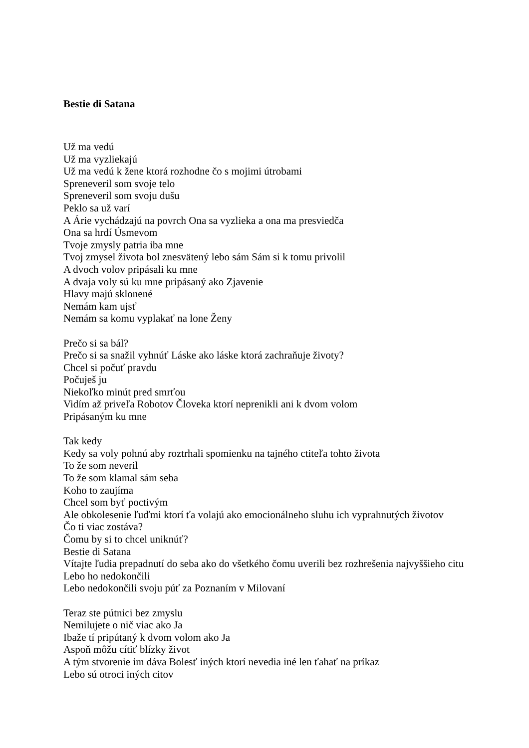Bestie di Satana
Už ma vedú
Už ma vyzliekajú
Už ma vedú k žene ktorá rozhodne čo s mojimi útrobami
Spreneveril som svoje telo
Spreneveril som svoju dušu
Peklo sa už varí
A Árie vychádzajú na povrch Ona sa vyzlieka a ona ma presviedča
Ona sa hrdí Úsmevom
Tvoje zmysly patria iba mne
Tvoj zmysel života bol znesvätený lebo sám Sám si k tomu privolil
A dvoch volov pripásali ku mne
A dvaja voly sú ku mne pripásaný ako Zjavenie
Hlavy majú sklonené
Nemám kam ujsť
Nemám sa komu vyplakať na lone Ženy
Prečo si sa bál?
Prečo si sa snažil vyhnúť Láske ako láske ktorá zachraňuje životy?
Chcel si počuť pravdu
Počuješ ju
Niekoľko minút pred smrťou
Vidím až priveľa Robotov Človeka ktorí neprenikli ani k dvom volom
Pripásaným ku mne
Tak kedy
Kedy sa voly pohnú aby roztrhali spomienku na tajného ctiteľa tohto života
To že som neveril
To že som klamal sám seba
Koho to zaujíma
Chcel som byť poctivým
Ale obkolesenie ľuďmi ktorí ťa volajú ako emocionálneho sluhu ich vyprahnutých životov
Čo ti viac zostáva?
Čomu by si to chcel uniknúť?
Bestie di Satana
Vítajte ľudia prepadnutí do seba ako do všetkého čomu uverili bez rozhrešenia najvyššieho citu
Lebo ho nedokončili
Lebo nedokončili svoju púť za Poznaním v Milovaní
Teraz ste pútnici bez zmyslu
Nemilujete o nič viac ako Ja
Ibaže tí pripútaný k dvom volom ako Ja
Aspoň môžu cítiť blízky život
A tým stvorenie im dáva Bolesť iných ktorí nevedia iné len ťahať na príkaz
Lebo sú otroci iných citov